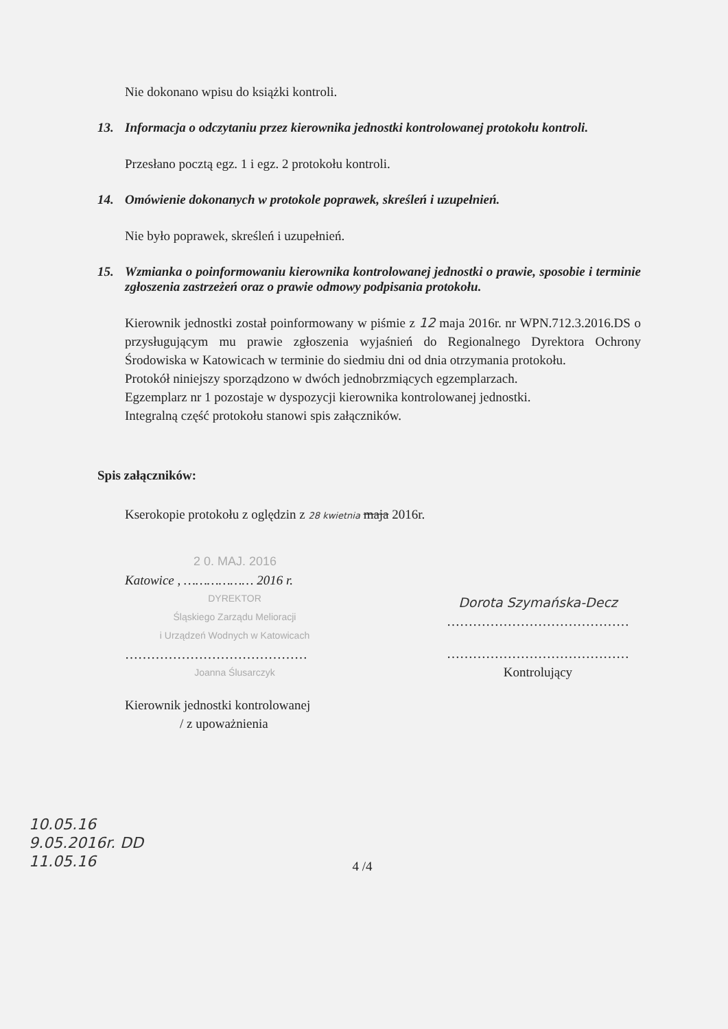Nie dokonano wpisu do książki kontroli.
13. Informacja o odczytaniu przez kierownika jednostki kontrolowanej protokołu kontroli.
Przesłano pocztą egz. 1 i egz. 2 protokołu kontroli.
14. Omówienie dokonanych w protokole poprawek, skreśleń i uzupełnień.
Nie było poprawek, skreśleń i uzupełnień.
15. Wzmianka o poinformowaniu kierownika kontrolowanej jednostki o prawie, sposobie i terminie zgłoszenia zastrzeżeń oraz o prawie odmowy podpisania protokołu.
Kierownik jednostki został poinformowany w piśmie z 12 maja 2016r. nr WPN.712.3.2016.DS o przysługującym mu prawie zgłoszenia wyjaśnień do Regionalnego Dyrektora Ochrony Środowiska w Katowicach w terminie do siedmiu dni od dnia otrzymania protokołu.
Protokół niniejszy sporządzono w dwóch jednobrzmiących egzemplarzach.
Egzemplarz nr 1 pozostaje w dyspozycji kierownika kontrolowanej jednostki.
Integralną część protokołu stanowi spis załączników.
Spis załączników:
Kserokopie protokołu z oględzin z 28 kwietnia maja 2016r.
2 0. MAJ. 2016
Katowice , ……………… 2016 r.
DYREKTOR
Śląskiego Zarządu Melioracji
i Urządzeń Wodnych w Katowicach
……………………………………
Joanna Ślusarczyk
Kierownik jednostki kontrolowanej
/ z upoważnienia
Dorota Szymańska-Decz
……………………………………
……………………………………
Kontrolujący
10.05.16
9.05.2016r. DD
11.05.16
4 /4